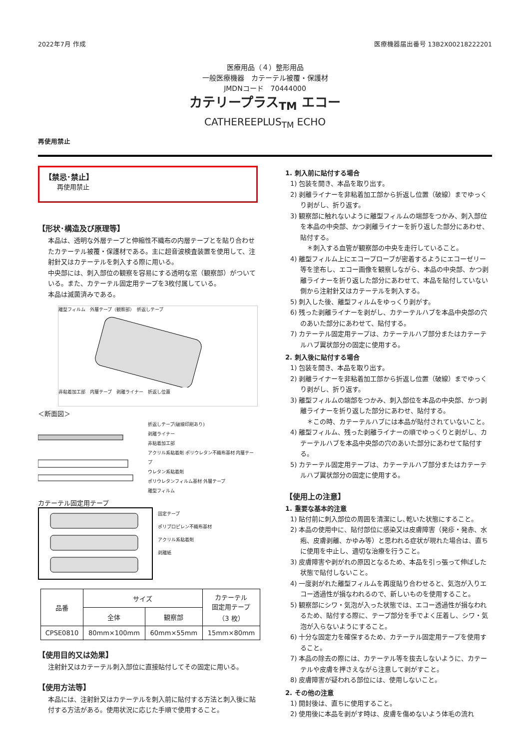2022年7月 作成 医療機器届出番号 13B2X00218222201
医療用品（４）整形用品
一般医療機器　カテーテル被覆・保護材
JMDNコード　70444000
カテリープラス<sub>TM</sub> エコー
CATHEREEPLUS<sub>TM</sub> ECHO
再使用禁止
【禁忌･禁止】
再使用禁止
【形状･構造及び原理等】
本品は、透明な外層テープと伸縮性不織布の内層テープとを貼り合わせたカテーテル被覆・保護材である。主に超音波検査装置を使用して、注射針又はカテーテルを刺入する際に用いる。
中央部には、刺入部位の観察を容易にする透明な窓（観察部）がついている。また、カテーテル固定用テープを3枚付属している。
本品は滅菌済みである。
離型フィルム　外層テープ（観察部）　折返しテープ
非粘着加工部　内層テープ　剥離ライナー　折返し位置
＜断面図＞
折返しテープ(破線印刷あり)
剥離ライナー
非粘着加工部
アクリル系粘着剤 ポリウレタン不織布基材 内層テープ
ウレタン系粘着剤
ポリウレタンフィルム基材 外層テープ
離型フィルム
カテーテル固定用テープ
固定テープ
ポリプロピレン不織布基材
アクリル系粘着剤
剥離紙
| 品番 | サイズ | | カテーテル 固定用テープ （3 枚） |
| | 全体 | 観察部 | |
| CPSE0810 | 80mm×100mm | 60mm×55mm | 15mm×80mm |
【使用目的又は効果】
注射針又はカテーテル刺入部位に直接貼付してその固定に用いる。
【使用方法等】
本品には、注射針又はカテーテルを刺入前に貼付する方法と刺入後に貼付する方法がある。使用状況に応じた手順で使用すること。
1. 刺入前に貼付する場合
1) 包装を開き、本品を取り出す。
2) 剥離ライナーを非粘着加工部から折返し位置（破線）までゆっくり剥がし、折り返す。
3) 観察部に触れないように離型フィルムの端部をつかみ、刺入部位を本品の中央部、かつ剥離ライナーを折り返した部分にあわせ、貼付する。
　＊刺入する血管が観察部の中央を走行していること。
4) 離型フィルム上にエコープローブが密着するようにエコーゼリー等を塗布し、エコー画像を観察しながら、本品の中央部、かつ剥離ライナーを折り返した部分にあわせて、本品を貼付していない側から注射針又はカテーテルを刺入する。
5) 刺入した後、離型フィルムをゆっくり剥がす。
6) 残った剥離ライナーを剥がし、カテーテルハブを本品中央部の穴のあいた部分にあわせて、貼付する。
7) カテーテル固定用テープは、カテーテルハブ部分またはカテーテルハブ翼状部分の固定に使用する。
2. 刺入後に貼付する場合
1) 包装を開き、本品を取り出す。
2) 剥離ライナーを非粘着加工部から折返し位置（破線）までゆっくり剥がし、折り返す。
3) 離型フィルムの端部をつかみ、刺入部位を本品の中央部、かつ剥離ライナーを折り返した部分にあわせ、貼付する。
　＊この時、カテーテルハブには本品が貼付されていないこと。
4) 離型フィルム、残った剥離ライナーの順でゆっくりと剥がし、カテーテルハブを本品中央部の穴のあいた部分にあわせて貼付する。
5) カテーテル固定用テープは、カテーテルハブ部分またはカテーテルハブ翼状部分の固定に使用する。
【使用上の注意】
1. 重要な基本的注意
1) 貼付前に刺入部位の周囲を清潔にし､乾いた状態にすること。
2) 本品の使用中に、貼付部位に感染又は皮膚障害（発疹・発赤、水疱、皮膚剥離、かゆみ等）と思われる症状が現れた場合は、直ちに使用を中止し、適切な治療を行うこと。
3) 皮膚障害や剥がれの原因となるため、本品を引っ張って伸ばした状態で貼付しないこと。
4) 一度剥がれた離型フィルムを再度貼り合わせると、気泡が入りエコー透過性が損なわれるので、新しいものを使用すること。
5) 観察部にシワ・気泡が入った状態では、エコー透過性が損なわれるため、貼付する際に、テープ部分を手でよく圧着し、シワ・気泡が入らないようにすること。
6) 十分な固定力を確保するため、カテーテル固定用テープを使用すること。
7) 本品の除去の際には、カテーテル等を抜去しないように、カテーテルや皮膚を押さえながら注意して剥がすこと。
8) 皮膚障害が疑われる部位には、使用しないこと。
2. その他の注意
1) 開封後は、直ちに使用すること。
2) 使用後に本品を剥がす時は、皮膚を傷めないよう体毛の流れ